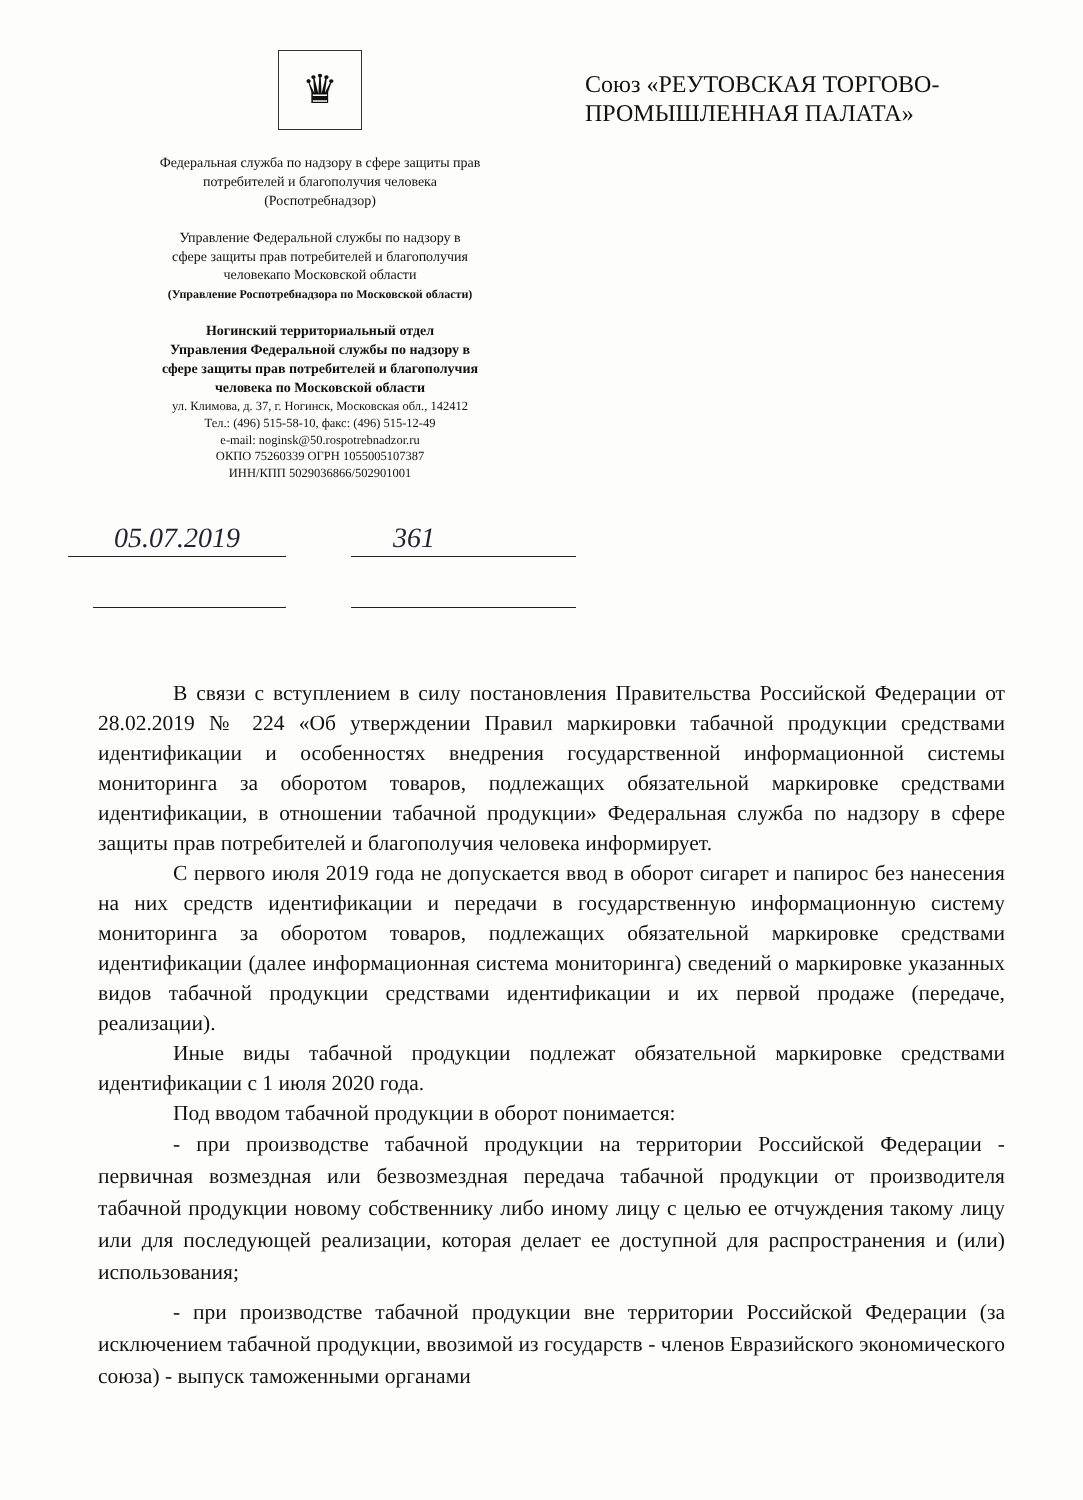♛
Федеральная служба по надзору в сфере защиты прав
потребителей и благополучия человека
(Роспотребнадзор)
Управление Федеральной службы по надзору в
сфере защиты прав потребителей и благополучия
человекапо Московской области
(Управление Роспотребнадзора по Московской области)
Ногинский территориальный отдел
Управления Федеральной службы по надзору в
сфере защиты прав потребителей и благополучия
человека по Московской области
ул. Климова, д. 37, г. Ногинск, Московская обл., 142412
Тел.: (496) 515-58-10, факс: (496) 515-12-49
e-mail: noginsk@50.rospotrebnadzor.ru
ОКПО 75260339 ОГРН 1055005107387
ИНН/КПП 5029036866/502901001
Союз «РЕУТОВСКАЯ ТОРГОВО-
ПРОМЫШЛЕННАЯ ПАЛАТА»
05.07.2019 361
В связи с вступлением в силу постановления Правительства Российской Федерации от 28.02.2019 № 224 «Об утверждении Правил маркировки табачной продукции средствами идентификации и особенностях внедрения государственной информационной системы мониторинга за оборотом товаров, подлежащих обязательной маркировке средствами идентификации, в отношении табачной продукции» Федеральная служба по надзору в сфере защиты прав потребителей и благополучия человека информирует.
С первого июля 2019 года не допускается ввод в оборот сигарет и папирос без нанесения на них средств идентификации и передачи в государственную информационную систему мониторинга за оборотом товаров, подлежащих обязательной маркировке средствами идентификации (далее информационная система мониторинга) сведений о маркировке указанных видов табачной продукции средствами идентификации и их первой продаже (передаче, реализации).
Иные виды табачной продукции подлежат обязательной маркировке средствами идентификации с 1 июля 2020 года.
Под вводом табачной продукции в оборот понимается:
- при производстве табачной продукции на территории Российской Федерации - первичная возмездная или безвозмездная передача табачной продукции от производителя табачной продукции новому собственнику либо иному лицу с целью ее отчуждения такому лицу или для последующей реализации, которая делает ее доступной для распространения и (или) использования;
- при производстве табачной продукции вне территории Российской Федерации (за исключением табачной продукции, ввозимой из государств - членов Евразийского экономического союза) - выпуск таможенными органами